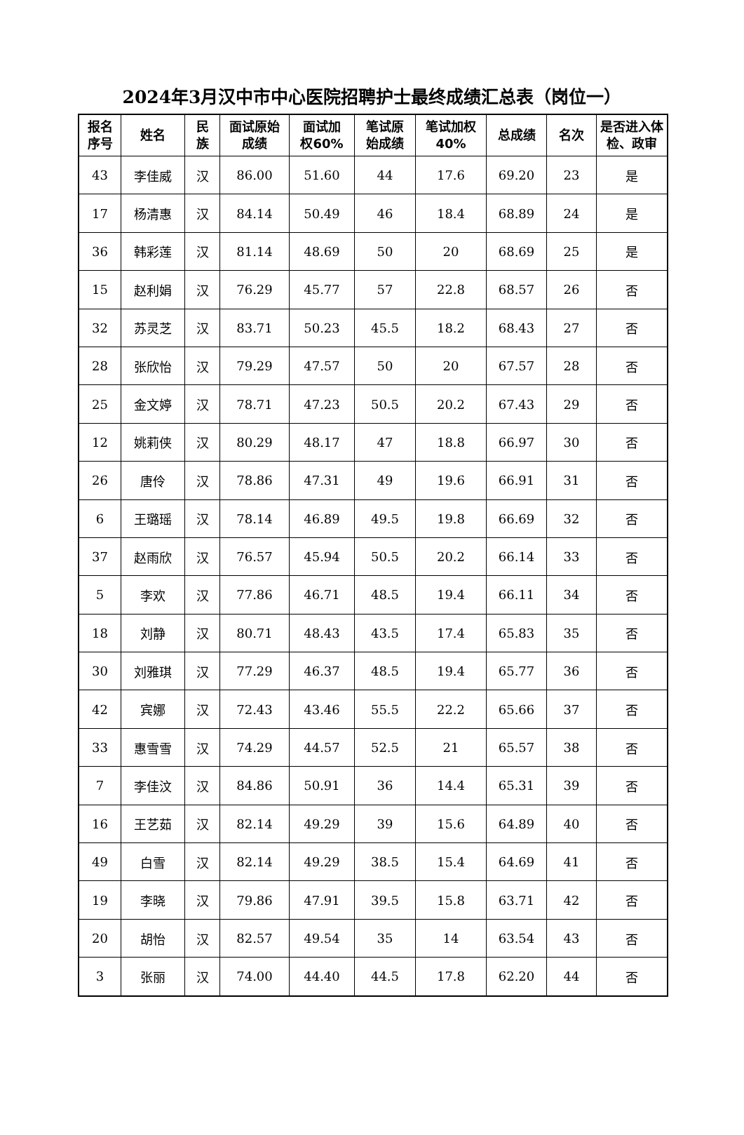2024年3月汉中市中心医院招聘护士最终成绩汇总表（岗位一）
| 报名 序号 | 姓名 | 民 族 | 面试原始 成绩 | 面试加 权60% | 笔试原 始成绩 | 笔试加权 40% | 总成绩 | 名次 | 是否进入体 检、政审 |
| --- | --- | --- | --- | --- | --- | --- | --- | --- | --- |
| 43 | 李佳威 | 汉 | 86.00 | 51.60 | 44 | 17.6 | 69.20 | 23 | 是 |
| 17 | 杨清惠 | 汉 | 84.14 | 50.49 | 46 | 18.4 | 68.89 | 24 | 是 |
| 36 | 韩彩莲 | 汉 | 81.14 | 48.69 | 50 | 20 | 68.69 | 25 | 是 |
| 15 | 赵利娟 | 汉 | 76.29 | 45.77 | 57 | 22.8 | 68.57 | 26 | 否 |
| 32 | 苏灵芝 | 汉 | 83.71 | 50.23 | 45.5 | 18.2 | 68.43 | 27 | 否 |
| 28 | 张欣怡 | 汉 | 79.29 | 47.57 | 50 | 20 | 67.57 | 28 | 否 |
| 25 | 金文婷 | 汉 | 78.71 | 47.23 | 50.5 | 20.2 | 67.43 | 29 | 否 |
| 12 | 姚莉侠 | 汉 | 80.29 | 48.17 | 47 | 18.8 | 66.97 | 30 | 否 |
| 26 | 唐伶 | 汉 | 78.86 | 47.31 | 49 | 19.6 | 66.91 | 31 | 否 |
| 6 | 王璐瑶 | 汉 | 78.14 | 46.89 | 49.5 | 19.8 | 66.69 | 32 | 否 |
| 37 | 赵雨欣 | 汉 | 76.57 | 45.94 | 50.5 | 20.2 | 66.14 | 33 | 否 |
| 5 | 李欢 | 汉 | 77.86 | 46.71 | 48.5 | 19.4 | 66.11 | 34 | 否 |
| 18 | 刘静 | 汉 | 80.71 | 48.43 | 43.5 | 17.4 | 65.83 | 35 | 否 |
| 30 | 刘雅琪 | 汉 | 77.29 | 46.37 | 48.5 | 19.4 | 65.77 | 36 | 否 |
| 42 | 宾娜 | 汉 | 72.43 | 43.46 | 55.5 | 22.2 | 65.66 | 37 | 否 |
| 33 | 惠雪雪 | 汉 | 74.29 | 44.57 | 52.5 | 21 | 65.57 | 38 | 否 |
| 7 | 李佳汶 | 汉 | 84.86 | 50.91 | 36 | 14.4 | 65.31 | 39 | 否 |
| 16 | 王艺茹 | 汉 | 82.14 | 49.29 | 39 | 15.6 | 64.89 | 40 | 否 |
| 49 | 白雪 | 汉 | 82.14 | 49.29 | 38.5 | 15.4 | 64.69 | 41 | 否 |
| 19 | 李晓 | 汉 | 79.86 | 47.91 | 39.5 | 15.8 | 63.71 | 42 | 否 |
| 20 | 胡怡 | 汉 | 82.57 | 49.54 | 35 | 14 | 63.54 | 43 | 否 |
| 3 | 张丽 | 汉 | 74.00 | 44.40 | 44.5 | 17.8 | 62.20 | 44 | 否 |